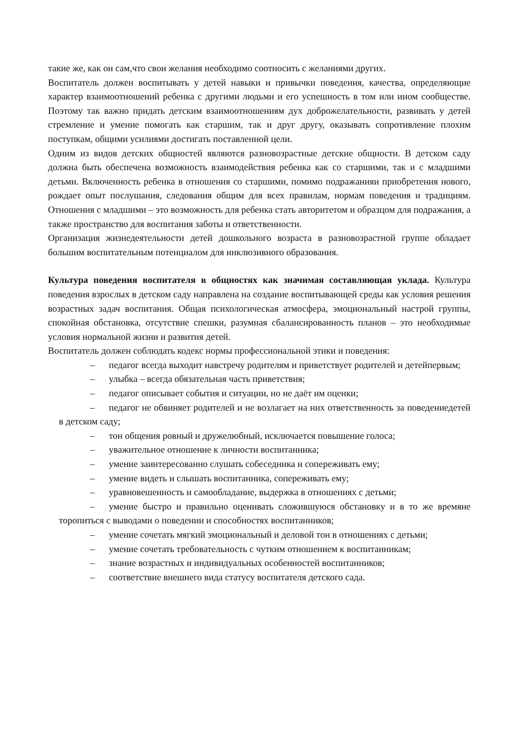такие же, как он сам,что свои желания необходимо соотносить с желаниями других.
Воспитатель должен воспитывать у детей навыки и привычки поведения, качества, определяющие характер взаимоотношений ребенка с другими людьми и его успешность в том или ином сообществе. Поэтому так важно придать детским взаимоотношениям дух доброжелательности, развивать у детей стремление и умение помогать как старшим, так и друг другу, оказывать сопротивление плохим поступкам, общими усилиями достигать поставленной цели.
Одним из видов детских общностей являются разновозрастные детские общности. В детском саду должна быть обеспечена возможность взаимодействия ребенка как со старшими, так и с младшими детьми. Включенность ребенка в отношения со старшими, помимо подражанияи приобретения нового, рождает опыт послушания, следования общим для всех правилам, нормам поведения и традициям. Отношения с младшими – это возможность для ребенка стать авторитетом и образцом для подражания, а также пространство для воспитания заботы и ответственности.
Организация жизнедеятельности детей дошкольного возраста в разновозрастной группе обладает большим воспитательным потенциалом для инклюзивного образования.
Культура поведения воспитателя в общностях как значимая составляющая уклада. Культура поведения взрослых в детском саду направлена на создание воспитывающей среды как условия решения возрастных задач воспитания. Общая психологическая атмосфера, эмоциональный настрой группы, спокойная обстановка, отсутствие спешки, разумная сбалансированность планов – это необходимые условия нормальной жизни и развития детей.
Воспитатель должен соблюдать кодекс нормы профессиональной этики и поведения:
– педагог всегда выходит навстречу родителям и приветствует родителей и детейпервым;
– улыбка – всегда обязательная часть приветствия;
– педагог описывает события и ситуации, но не даёт им оценки;
– педагог не обвиняет родителей и не возлагает на них ответственность за поведениедетей в детском саду;
– тон общения ровный и дружелюбный, исключается повышение голоса;
– уважительное отношение к личности воспитанника;
– умение заинтересованно слушать собеседника и сопереживать ему;
– умение видеть и слышать воспитанника, сопереживать ему;
– уравновешенность и самообладание, выдержка в отношениях с детьми;
– умение быстро и правильно оценивать сложившуюся обстановку и в то же времяне торопиться с выводами о поведении и способностях воспитанников;
– умение сочетать мягкий эмоциональный и деловой тон в отношениях с детьми;
– умение сочетать требовательность с чутким отношением к воспитанникам;
– знание возрастных и индивидуальных особенностей воспитанников;
– соответствие внешнего вида статусу воспитателя детского сада.